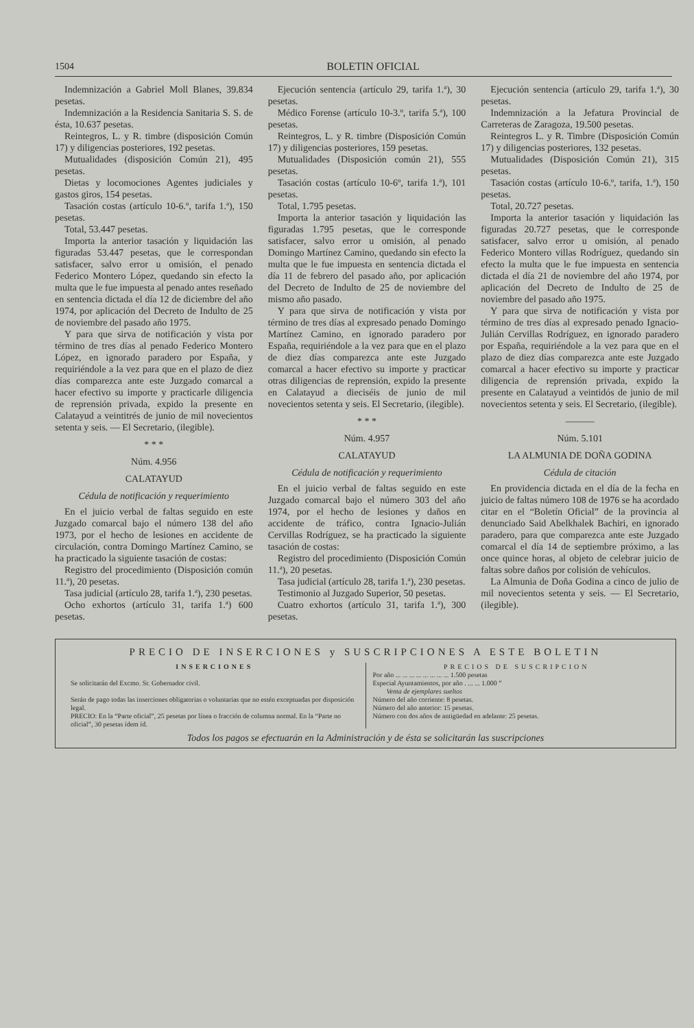1504 BOLETIN OFICIAL
Indemnización a Gabriel Moll Blanes, 39.834 pesetas.
Indemnización a la Residencia Sanitaria S. S. de ésta, 10.637 pesetas.
Reintegros, L. y R. timbre (disposición Común 17) y diligencias posteriores, 192 pesetas.
Mutualidades (disposición Común 21), 495 pesetas.
Dietas y locomociones Agentes judiciales y gastos giros, 154 pesetas.
Tasación costas (artículo 10-6.º, tarifa 1.ª), 150 pesetas.
Total, 53.447 pesetas.
Importa la anterior tasación y liquidación las figuradas 53.447 pesetas, que le correspondan satisfacer, salvo error u omisión, el penado Federico Montero López, quedando sin efecto la multa que le fue impuesta al penado antes reseñado en sentencia dictada el día 12 de diciembre del año 1974, por aplicación del Decreto de Indulto de 25 de noviembre del pasado año 1975.
Y para que sirva de notificación y vista por término de tres días al penado Federico Montero López, en ignorado paradero por España, y requiriéndole a la vez para que en el plazo de diez días comparezca ante este Juzgado comarcal a hacer efectivo su importe y practicarle diligencia de reprensión privada, expido la presente en Calatayud a veintitrés de junio de mil novecientos setenta y seis. — El Secretario, (ilegible).
* * *
Núm. 4.956
CALATAYUD
Cédula de notificación y requerimiento
En el juicio verbal de faltas seguido en este Juzgado comarcal bajo el número 138 del año 1973, por el hecho de lesiones en accidente de circulación, contra Domingo Martínez Camino, se ha practicado la siguiente tasación de costas:
Registro del procedimiento (Disposición común 11.ª), 20 pesetas.
Tasa judicial (artículo 28, tarifa 1.ª), 230 pesetas.
Ocho exhortos (artículo 31, tarifa 1.ª) 600 pesetas.
Ejecución sentencia (artículo 29, tarifa 1.ª), 30 pesetas.
Médico Forense (artículo 10-3.º, tarifa 5.ª), 100 pesetas.
Reintegros, L. y R. timbre (Disposición Común 17) y diligencias posteriores, 159 pesetas.
Mutualidades (Disposición común 21), 555 pesetas.
Tasación costas (artículo 10-6º, tarifa 1.ª), 101 pesetas.
Total, 1.795 pesetas.
Importa la anterior tasación y liquidación las figuradas 1.795 pesetas, que le corresponde satisfacer, salvo error u omisión, al penado Domingo Martínez Camino, quedando sin efecto la multa que le fue impuesta en sentencia dictada el día 11 de febrero del pasado año, por aplicación del Decreto de Indulto de 25 de noviembre del mismo año pasado.
Y para que sirva de notificación y vista por término de tres días al expresado penado Domingo Martínez Camino, en ignorado paradero por España, requiriéndole a la vez para que en el plazo de diez días comparezca ante este Juzgado comarcal a hacer efectivo su importe y practicar otras diligencias de reprensión, expido la presente en Calatayud a dieciséis de junio de mil novecientos setenta y seis. El Secretario, (ilegible).
* * *
Núm. 4.957
CALATAYUD
Cédula de notificación y requerimiento
En el juicio verbal de faltas seguido en este Juzgado comarcal bajo el número 303 del año 1974, por el hecho de lesiones y daños en accidente de tráfico, contra Ignacio-Julián Cervillas Rodríguez, se ha practicado la siguiente tasación de costas:
Registro del procedimiento (Disposición Común 11.ª), 20 pesetas.
Tasa judicial (artículo 28, tarifa 1.ª), 230 pesetas.
Testimonio al Juzgado Superior, 50 pesetas.
Cuatro exhortos (artículo 31, tarifa 1.ª), 300 pesetas.
Ejecución sentencia (artículo 29, tarifa 1.ª), 30 pesetas.
Indemnización a la Jefatura Provincial de Carreteras de Zaragoza, 19.500 pesetas.
Reintegros L. y R. Timbre (Disposición Común 17) y diligencias posteriores, 132 pesetas.
Mutualidades (Disposición Común 21), 315 pesetas.
Tasación costas (artículo 10-6.º, tarifa, 1.ª), 150 pesetas.
Total, 20.727 pesetas.
Importa la anterior tasación y liquidación las figuradas 20.727 pesetas, que le corresponde satisfacer, salvo error u omisión, al penado Federico Montero villas Rodríguez, quedando sin efecto la multa que le fue impuesta en sentencia dictada el día 21 de noviembre del año 1974, por aplicación del Decreto de Indulto de 25 de noviembre del pasado año 1975.
Y para que sirva de notificación y vista por término de tres días al expresado penado Ignacio-Julián Cervillas Rodríguez, en ignorado paradero por España, requiriéndole a la vez para que en el plazo de diez días comparezca ante este Juzgado comarcal a hacer efectivo su importe y practicar diligencia de reprensión privada, expido la presente en Calatayud a veintidós de junio de mil novecientos setenta y seis. El Secretario, (ilegible).
———
Núm. 5.101
LA ALMUNIA DE DOÑA GODINA
Cédula de citación
En providencia dictada en el día de la fecha en juicio de faltas número 108 de 1976 se ha acordado citar en el “Boletín Oficial” de la provincia al denunciado Said Abelkhalek Bachiri, en ignorado paradero, para que comparezca ante este Juzgado comarcal el día 14 de septiembre próximo, a las once quince horas, al objeto de celebrar juicio de faltas sobre daños por colisión de vehículos.
La Almunia de Doña Godina a cinco de julio de mil novecientos setenta y seis. — El Secretario, (ilegible).
PRECIO DE INSERCIONES y SUSCRIPCIONES A ESTE BOLETIN
INSERCIONES
Se solicitarán del Excmo. Sr. Gobernador civil.
Serán de pago todas las inserciones obligatorias o voluntarias que no estén exceptuadas por disposición legal.
PRECIO: En la “Parte oficial”, 25 pesetas por línea o fracción de columna normal. En la “Parte no oficial”, 30 pesetas ídem íd.
PRECIOS DE SUSCRIPCION
Por año ... ... ... ... ... ... ... ... 1.500 pesetas
Especial Ayuntamientos, por año . ... ... 1.000 ”
Venta de ejemplares sueltos
Número del año corriente: 8 pesetas.
Número del año anterior: 15 pesetas.
Número con dos años de antigüedad en adelante: 25 pesetas.
Todos los pagos se efectuarán en la Administración y de ésta se solicitarán las suscripciones